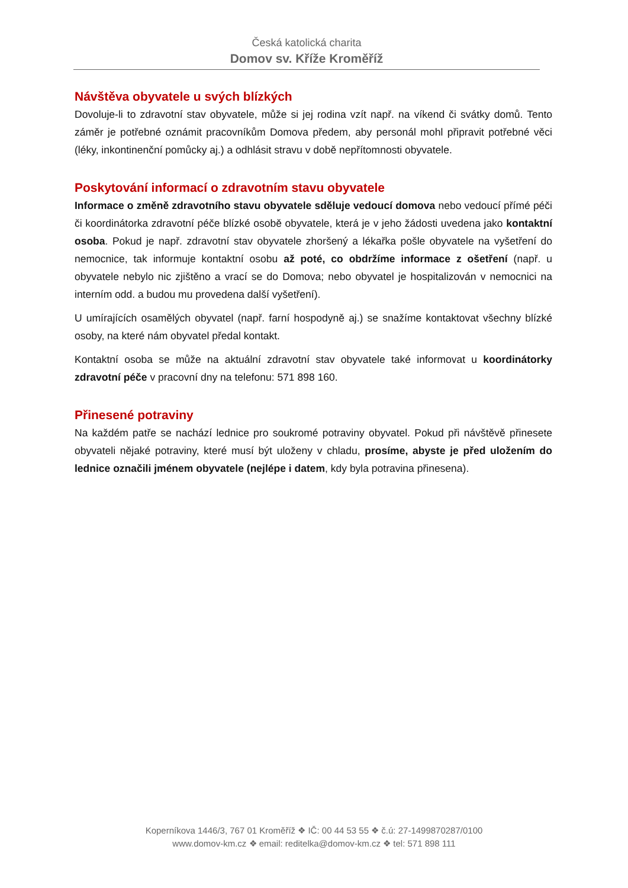Česká katolická charita
Domov sv. Kříže Kroměříž
Návštěva obyvatele u svých blízkých
Dovoluje-li to zdravotní stav obyvatele, může si jej rodina vzít např. na víkend či svátky domů. Tento záměr je potřebné oznámit pracovníkům Domova předem, aby personál mohl připravit potřebné věci (léky, inkontinenční pomůcky aj.) a odhlásit stravu v době nepřítomnosti obyvatele.
Poskytování informací o zdravotním stavu obyvatele
Informace o změně zdravotního stavu obyvatele sděluje vedoucí domova nebo vedoucí přímé péči či koordinátorka zdravotní péče blízké osobě obyvatele, která je v jeho žádosti uvedena jako kontaktní osoba. Pokud je např. zdravotní stav obyvatele zhoršený a lékařka pošle obyvatele na vyšetření do nemocnice, tak informuje kontaktní osobu až poté, co obdržíme informace z ošetření (např. u obyvatele nebylo nic zjištěno a vrací se do Domova; nebo obyvatel je hospitalizován v nemocnici na interním odd. a budou mu provedena další vyšetření).
U umírajících osamělých obyvatel (např. farní hospodyně aj.) se snažíme kontaktovat všechny blízké osoby, na které nám obyvatel předal kontakt.
Kontaktní osoba se může na aktuální zdravotní stav obyvatele také informovat u koordinátorky zdravotní péče v pracovní dny na telefonu: 571 898 160.
Přinesené potraviny
Na každém patře se nachází lednice pro soukromé potraviny obyvatel. Pokud při návštěvě přinesete obyvateli nějaké potraviny, které musí být uloženy v chladu, prosíme, abyste je před uložením do lednice označili jménem obyvatele (nejlépe i datem, kdy byla potravina přinesena).
Koperníkova 1446/3, 767 01 Kroměříž ❖ IČ: 00 44 53 55 ❖ č.ú: 27-1499870287/0100
www.domov-km.cz ❖ email: reditelka@domov-km.cz ❖ tel: 571 898 111